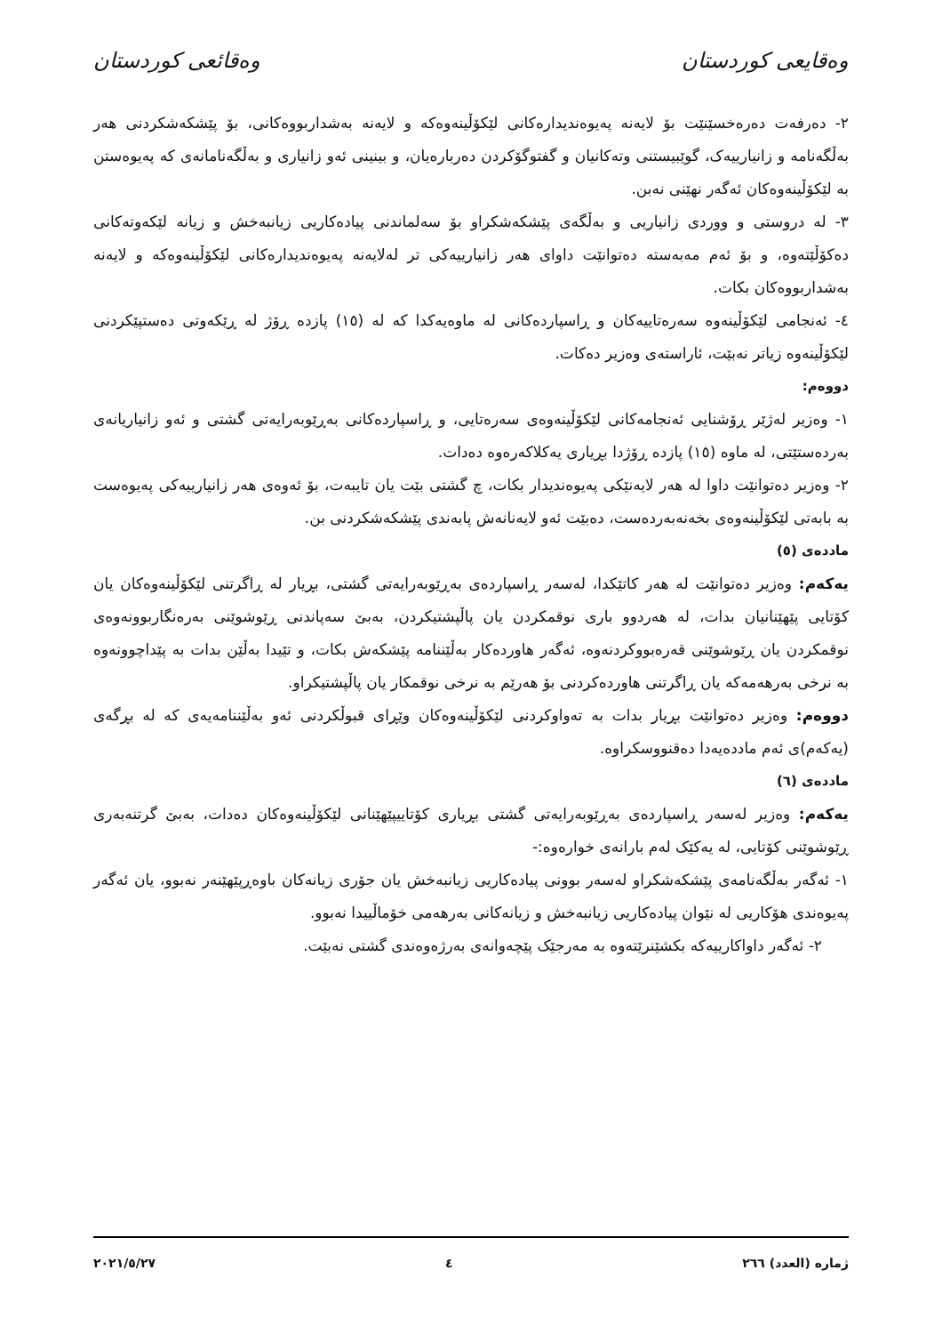وەقایعی کوردستان وەقائعی کوردستان
٢- دەرفەت دەرەخسێنێت بۆ لایەنە پەیوەندیدارەکانی لێکۆڵینەوەکە و لایەنە بەشداربووەکانی، بۆ پێشکەشکردنی هەر بەڵگەنامە و زانیارییەک، گوێبیستنی وتەکانیان و گفتوگۆکردن دەربارەیان، و بینینی ئەو زانیاری و بەڵگەنامانەی کە پەیوەستن بە لێکۆڵینەوەکان ئەگەر نهێنی نەبن.
٣- لە دروستی و ووردی زانیاریی و بەڵگەی پێشکەشکراو بۆ سەلماندنی پیادەکاریی زیانبەخش و زیانە لێکەوتەکانی دەکۆڵێتەوە، و بۆ ئەم مەبەستە دەتوانێت داوای هەر زانیارییەکی تر لەلایەنە پەیوەندیدارەکانی لێکۆڵینەوەکە و لایەنە بەشداربووەکان بکات.
٤- ئەنجامی لێکۆڵینەوە سەرەتاییەکان و ڕاسپاردەکانی لە ماوەیەکدا کە لە (١٥) پازدە ڕۆژ لە ڕێکەوتی دەستپێکردنی لێکۆڵینەوە زیاتر نەبێت، ئاراستەی وەزیر دەکات.
دووەم:
١- وەزیر لەژێر ڕۆشنایی ئەنجامەکانی لێکۆڵینەوەی سەرەتایی، و ڕاسپاردەکانی بەڕێوبەرایەتی گشتی و ئەو زانیاریانەی بەردەستێتی، لە ماوە (١٥) پازدە ڕۆژدا بڕیاری یەکلاکەرەوە دەدات.
٢- وەزیر دەتوانێت داوا لە هەر لایەنێکی پەیوەندیدار بکات، چ گشتی بێت یان تایبەت، بۆ ئەوەی هەر زانیارییەکی پەیوەست بە بابەتی لێکۆڵینەوەی بخەنەبەردەست، دەبێت ئەو لایەنانەش پابەندی پێشکەشکردنی بن.
ماددەی (٥)
یەکەم: وەزیر دەتوانێت لە هەر کاتێکدا، لەسەر ڕاسپاردەی بەڕێوبەرایەتی گشتی، بڕیار لە ڕاگرتنی لێکۆڵینەوەکان یان کۆتایی پێهێنانیان بدات، لە هەردوو باری نوقمکردن یان پاڵپشتیکردن، بەبێ سەپاندنی ڕێوشوێنی بەرەنگاربوونەوەی نوقمکردن یان ڕێوشوێنی قەرەبووکردنەوە، ئەگەر هاوردەکار بەڵێننامە پێشکەش بکات، و تێیدا بەڵێن بدات بە پێداچوونەوە بە نرخی بەرهەمەکە یان ڕاگرتنی هاوردەکردنی بۆ هەرێم بە نرخی نوقمکار یان پاڵپشتیکراو.
دووەم: وەزیر دەتوانێت بڕیار بدات بە تەواوکردنی لێکۆڵینەوەکان وێڕای قبوڵکردنی ئەو بەڵێننامەیەی کە لە بڕگەی (یەکەم)ی ئەم ماددەیەدا دەقنووسکراوە.
ماددەی (٦)
یەکەم: وەزیر لەسەر ڕاسپاردەی بەڕێوبەرایەتی گشتی بڕیاری کۆتاییپێهێنانی لێکۆڵینەوەکان دەدات، بەبێ گرتنەبەری ڕێوشوێنی کۆتایی، لە یەکێک لەم بارانەی خوارەوە:-
١- ئەگەر بەڵگەنامەی پێشکەشکراو لەسەر بوونی پیادەکاریی زیانبەخش یان جۆری زیانەکان باوەڕپێهێنەر نەبوو، یان ئەگەر پەیوەندی هۆکاریی لە نێوان پیادەکاریی زیانبەخش و زیانەکانی بەرهەمی خۆماڵییدا نەبوو.
٢- ئەگەر داواکارییەکە بکشێنرێتەوە بە مەرجێک پێچەوانەی بەرژەوەندی گشتی نەبێت.
ژمارە (العدد) ٢٦٦ ٤ ٢٠٢١/٥/٢٧